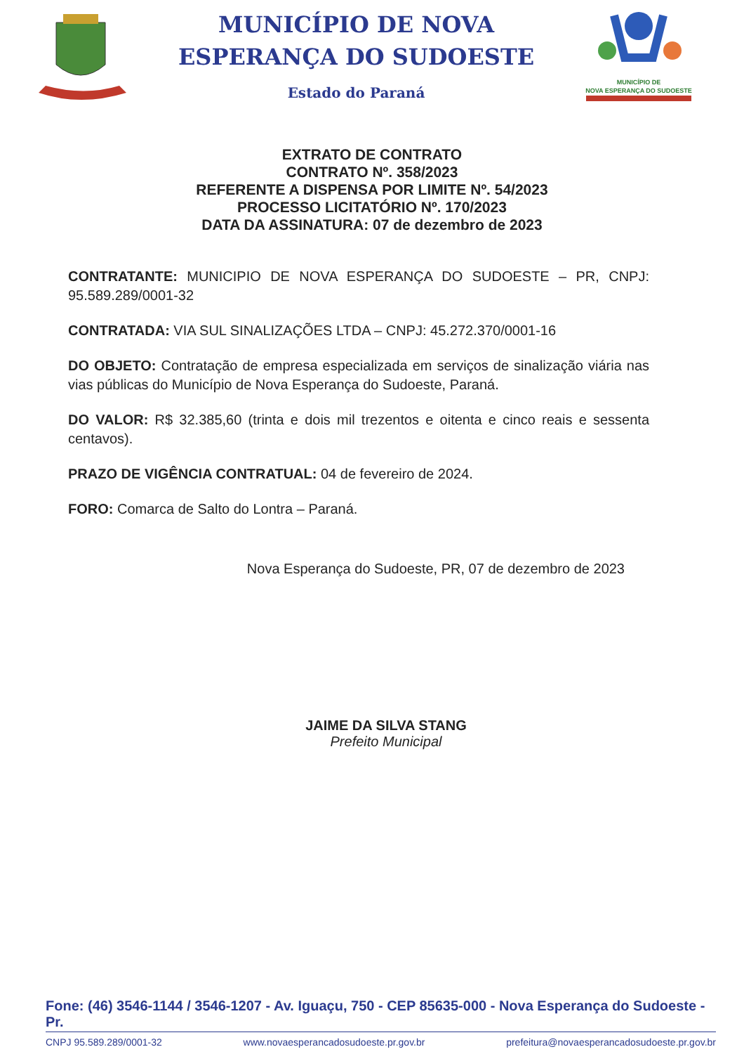MUNICÍPIO DE NOVA
ESPERANÇA DO SUDOESTE
Estado do Paraná
MUNICÍPIO DE
NOVA ESPERANÇA DO SUDOESTE
EXTRATO DE CONTRATO
CONTRATO Nº. 358/2023
REFERENTE A DISPENSA POR LIMITE Nº. 54/2023
PROCESSO LICITATÓRIO Nº. 170/2023
DATA DA ASSINATURA: 07 de dezembro de 2023
CONTRATANTE: MUNICIPIO DE NOVA ESPERANÇA DO SUDOESTE – PR, CNPJ: 95.589.289/0001-32
CONTRATADA: VIA SUL SINALIZAÇÕES LTDA – CNPJ: 45.272.370/0001-16
DO OBJETO: Contratação de empresa especializada em serviços de sinalização viária nas vias públicas do Município de Nova Esperança do Sudoeste, Paraná.
DO VALOR: R$ 32.385,60 (trinta e dois mil trezentos e oitenta e cinco reais e sessenta centavos).
PRAZO DE VIGÊNCIA CONTRATUAL: 04 de fevereiro de 2024.
FORO: Comarca de Salto do Lontra – Paraná.
Nova Esperança do Sudoeste, PR, 07 de dezembro de 2023
JAIME DA SILVA STANG
Prefeito Municipal
Fone: (46) 3546-1144 / 3546-1207 - Av. Iguaçu, 750 - CEP 85635-000 - Nova Esperança do Sudoeste - Pr.
CNPJ 95.589.289/0001-32 www.novaesperancadosudoeste.pr.gov.br prefeitura@novaesperancadosudoeste.pr.gov.br